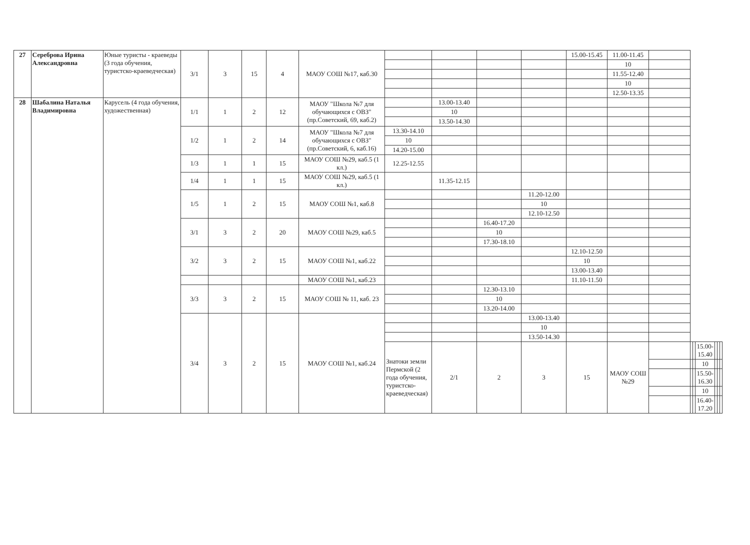| 27 | Сереброва Ирина Александровна | Юные туристы - краеведы (3 года обучения, туристско-краеведческая) | 3/1 | 3 | 15 | 4 | МАОУ СОШ №17, каб.30 | | | | | 15.00-15.45 | 11.00-11.45 | | | | | | | |
| | | | | | | | | | | | | | 10 | | | | | | | |
| | | | | | | | | | | | | | 11.55-12.40 | | | | | | | |
| | | | | | | | | | | | | | 10 | | | | | | | |
| | | | | | | | | | | | | | 12.50-13.35 | | | | | | | |
| 28 | Шабалина Наталья Владимировна | Карусель (4 года обучения, художественная) | 1/1 | 1 | 2 | 12 | МАОУ "Школа №7 для обучающихся с ОВЗ" (пр.Советский, 69, каб.2) | | 13.00-13.40 | | | | | | | | | | | |
| | | | | | | | | | 10 | | | | | | | | | | | |
| | | | | | | | | | 13.50-14.30 | | | | | | | | | | | |
| | | | 1/2 | 1 | 2 | 14 | МАОУ "Школа №7 для обучающихся с ОВЗ" (пр.Советский, 6, каб.16) | 13.30-14.10 | | | | | | | | | | | | |
| | | | | | | | | 10 | | | | | | | | | | | | |
| | | | | | | | | 14.20-15.00 | | | | | | | | | | | | |
| | | | 1/3 | 1 | 1 | 15 | МАОУ СОШ №29, каб.5 (1 кл.) | 12.25-12.55 | | | | | | | | | | | | |
| | | | 1/4 | 1 | 1 | 15 | МАОУ СОШ №29, каб.5 (1 кл.) | | 11.35-12.15 | | | | | | | | | | | |
| | | | 1/5 | 1 | 2 | 15 | МАОУ СОШ №1, каб.8 | | | | 11.20-12.00 | | | | | | | | | |
| | | | | | | | | | | | 10 | | | | | | | | | |
| | | | | | | | | | | | 12.10-12.50 | | | | | | | | | |
| | | | 3/1 | 3 | 2 | 20 | МАОУ СОШ №29, каб.5 | | | 16.40-17.20 | | | | | | | | | | |
| | | | | | | | | | | 10 | | | | | | | | | | |
| | | | | | | | | | | 17.30-18.10 | | | | | | | | | | |
| | | | 3/2 | 3 | 2 | 15 | МАОУ СОШ №1, каб.22 | | | | | 12.10-12.50 | | | | | | | | |
| | | | | | | | | | | | | 10 | | | | | | | | |
| | | | | | | | | | | | | 13.00-13.40 | | | | | | | | |
| | | | | | | | МАОУ СОШ №1, каб.23 | | | | | 11.10-11.50 | | | | | | | | |
| | | | 3/3 | 3 | 2 | 15 | МАОУ СОШ № 11, каб. 23 | | | 12.30-13.10 | | | | | | | | | | |
| | | | | | | | | | | 10 | | | | | | | | | | |
| | | | | | | | | | | 13.20-14.00 | | | | | | | | | | |
| | | | 3/4 | 3 | 2 | 15 | МАОУ СОШ №1, каб.24 | | | | 13.00-13.40 | | | | | | | | | |
| | | | | | | | | | | | 10 | | | | | | | | | |
| | | | | | | | | | | | 13.50-14.30 | | | | | | | | | |
| | | | | | | | | Знатоки земли Пермской (2 года обучения, туристско-краеведческая) | 2/1 | 2 | 3 | 15 | МАОУ СОШ №29 | | | | 15.00-15.40 | | | |
| | | | | | | | | | | | | | | | | | 10 | | | |
| | | | | | | | | | | | | | | | | | 15.50-16.30 | | | |
| | | | | | | | | | | | | | | | | | 10 | | | |
| | | | | | | | | | | | | | | | | | 16.40-17.20 | | | |